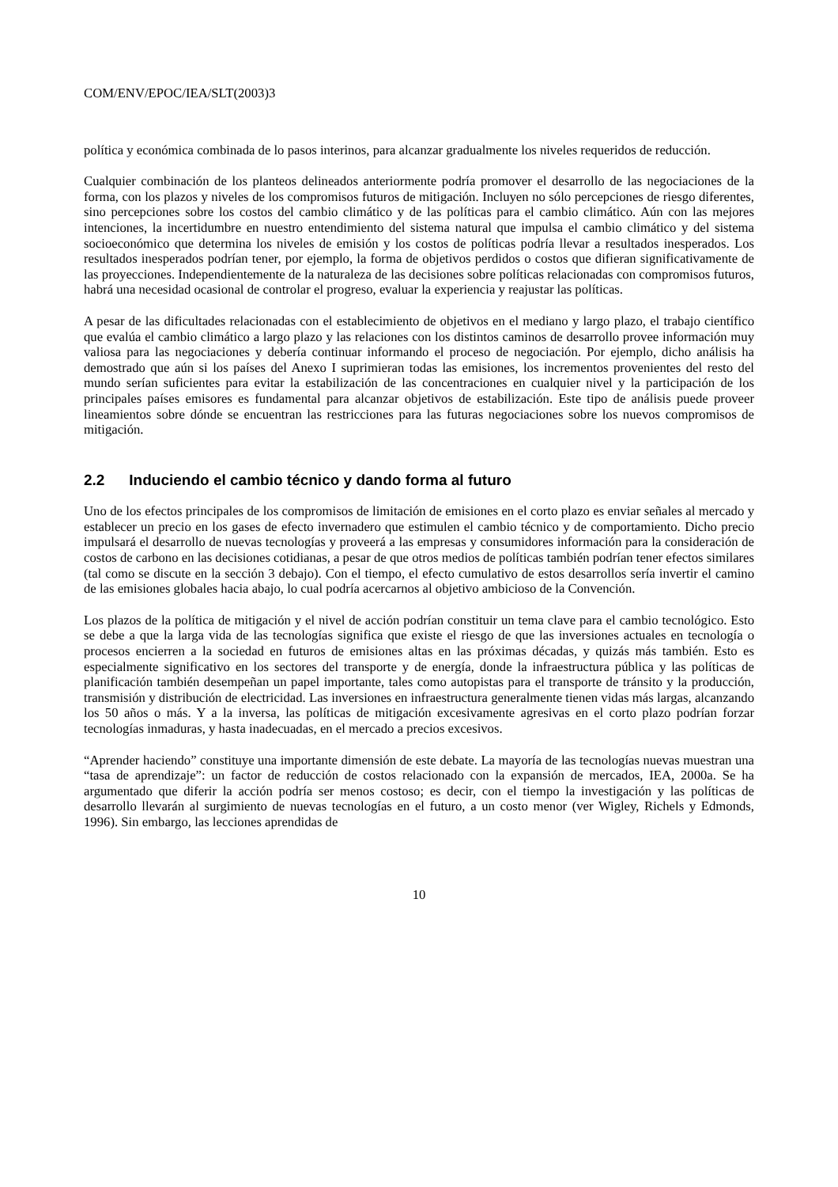COM/ENV/EPOC/IEA/SLT(2003)3
política y económica combinada de lo pasos interinos, para alcanzar gradualmente los niveles requeridos de reducción.
Cualquier combinación de los planteos delineados anteriormente podría promover el desarrollo de las negociaciones de la forma, con los plazos y niveles de los compromisos futuros de mitigación. Incluyen no sólo percepciones de riesgo diferentes, sino percepciones sobre los costos del cambio climático y de las políticas para el cambio climático. Aún con las mejores intenciones, la incertidumbre en nuestro entendimiento del sistema natural que impulsa el cambio climático y del sistema socioeconómico que determina los niveles de emisión y los costos de políticas podría llevar a resultados inesperados. Los resultados inesperados podrían tener, por ejemplo, la forma de objetivos perdidos o costos que difieran significativamente de las proyecciones. Independientemente de la naturaleza de las decisiones sobre políticas relacionadas con compromisos futuros, habrá una necesidad ocasional de controlar el progreso, evaluar la experiencia y reajustar las políticas.
A pesar de las dificultades relacionadas con el establecimiento de objetivos en el mediano y largo plazo, el trabajo científico que evalúa el cambio climático a largo plazo y las relaciones con los distintos caminos de desarrollo provee información muy valiosa para las negociaciones y debería continuar informando el proceso de negociación. Por ejemplo, dicho análisis ha demostrado que aún si los países del Anexo I suprimieran todas las emisiones, los incrementos provenientes del resto del mundo serían suficientes para evitar la estabilización de las concentraciones en cualquier nivel y la participación de los principales países emisores es fundamental para alcanzar objetivos de estabilización. Este tipo de análisis puede proveer lineamientos sobre dónde se encuentran las restricciones para las futuras negociaciones sobre los nuevos compromisos de mitigación.
2.2 Induciendo el cambio técnico y dando forma al futuro
Uno de los efectos principales de los compromisos de limitación de emisiones en el corto plazo es enviar señales al mercado y establecer un precio en los gases de efecto invernadero que estimulen el cambio técnico y de comportamiento. Dicho precio impulsará el desarrollo de nuevas tecnologías y proveerá a las empresas y consumidores información para la consideración de costos de carbono en las decisiones cotidianas, a pesar de que otros medios de políticas también podrían tener efectos similares (tal como se discute en la sección 3 debajo). Con el tiempo, el efecto cumulativo de estos desarrollos sería invertir el camino de las emisiones globales hacia abajo, lo cual podría acercarnos al objetivo ambicioso de la Convención.
Los plazos de la política de mitigación y el nivel de acción podrían constituir un tema clave para el cambio tecnológico. Esto se debe a que la larga vida de las tecnologías significa que existe el riesgo de que las inversiones actuales en tecnología o procesos encierren a la sociedad en futuros de emisiones altas en las próximas décadas, y quizás más también. Esto es especialmente significativo en los sectores del transporte y de energía, donde la infraestructura pública y las políticas de planificación también desempeñan un papel importante, tales como autopistas para el transporte de tránsito y la producción, transmisión y distribución de electricidad. Las inversiones en infraestructura generalmente tienen vidas más largas, alcanzando los 50 años o más. Y a la inversa, las políticas de mitigación excesivamente agresivas en el corto plazo podrían forzar tecnologías inmaduras, y hasta inadecuadas, en el mercado a precios excesivos.
“Aprender haciendo” constituye una importante dimensión de este debate. La mayoría de las tecnologías nuevas muestran una “tasa de aprendizaje”: un factor de reducción de costos relacionado con la expansión de mercados, IEA, 2000a. Se ha argumentado que diferir la acción podría ser menos costoso; es decir, con el tiempo la investigación y las políticas de desarrollo llevarán al surgimiento de nuevas tecnologías en el futuro, a un costo menor (ver Wigley, Richels y Edmonds, 1996). Sin embargo, las lecciones aprendidas de
10